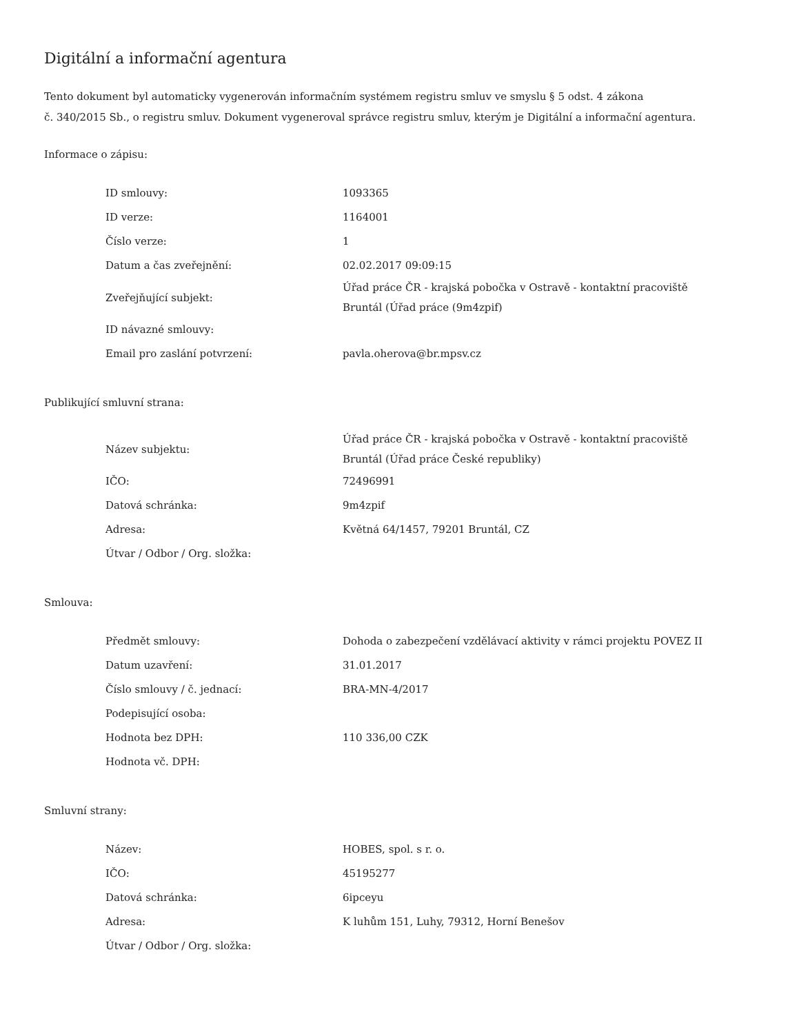Digitální a informační agentura
Tento dokument byl automaticky vygenerován informačním systémem registru smluv ve smyslu § 5 odst. 4 zákona
č. 340/2015 Sb., o registru smluv. Dokument vygeneroval správce registru smluv, kterým je Digitální a informační agentura.
Informace o zápisu:
| ID smlouvy: | 1093365 |
| ID verze: | 1164001 |
| Číslo verze: | 1 |
| Datum a čas zveřejnění: | 02.02.2017 09:09:15 |
| Zveřejňující subjekt: | Úřad práce ČR - krajská pobočka v Ostravě - kontaktní pracoviště Bruntál (Úřad práce (9m4zpif) |
| ID návazné smlouvy: | |
| Email pro zaslání potvrzení: | pavla.oherova@br.mpsv.cz |
Publikující smluvní strana:
| Název subjektu: | Úřad práce ČR - krajská pobočka v Ostravě - kontaktní pracoviště Bruntál (Úřad práce České republiky) |
| IČO: | 72496991 |
| Datová schránka: | 9m4zpif |
| Adresa: | Květná 64/1457, 79201 Bruntál, CZ |
| Útvar / Odbor / Org. složka: | |
Smlouva:
| Předmět smlouvy: | Dohoda o zabezpečení vzdělávací aktivity v rámci projektu POVEZ II |
| Datum uzavření: | 31.01.2017 |
| Číslo smlouvy / č. jednací: | BRA-MN-4/2017 |
| Podepisující osoba: | |
| Hodnota bez DPH: | 110 336,00 CZK |
| Hodnota vč. DPH: | |
Smluvní strany:
| Název: | HOBES, spol. s r. o. |
| IČO: | 45195277 |
| Datová schránka: | 6ipceyu |
| Adresa: | K luhům 151, Luhy, 79312, Horní Benešov |
| Útvar / Odbor / Org. složka: | |